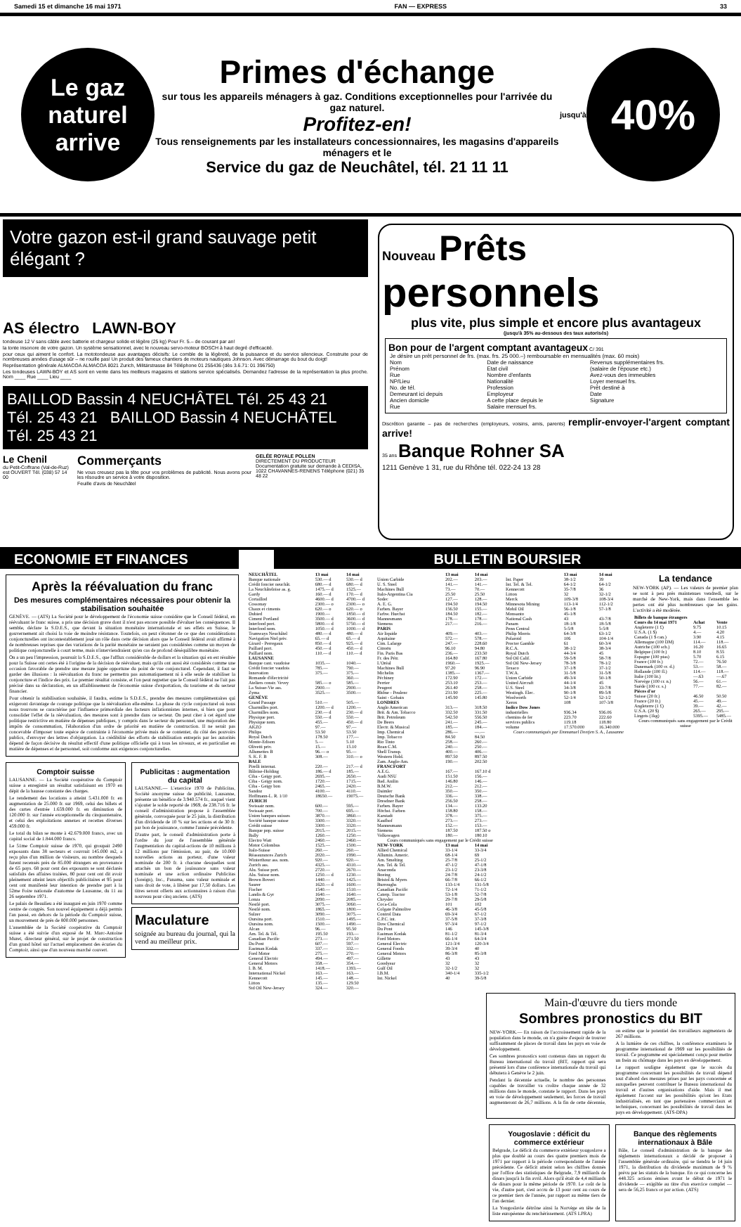Samedi 15 et dimanche 16 mai 1971 FAN — EXPRESS 33
Le gaz naturel arrive
Primes d'échange
sur tous les appareils ménagers à gaz. Conditions exceptionnelles pour l'arrivée du gaz naturel.
Profitez-en!
Tous renseignements par les installateurs concessionnaires, les magasins d'appareils ménagers et le
Service du gaz de Neuchâtel, tél. 21 11 11
jusqu'à
40%
Votre gazon est-il grand sauvage petit élégant ?
AS électro LAWN-BOY
tondeuse 12 V sans câble avec batterie et chargeur solide et légère (25 kg) Pour Fr. 5.– de courant par an!
la tonte insonore de votre gazon. Un système sensationnel, avec le nouveau servo-moteur BOSCH à haut degré d'efficacité.
pour ceux qui aiment le confort. La mototondeuse aux avantages décisifs: Le comble de la légèreté, de la puissance et du service silencieux. Construite pour de nombreuses années d'usage sûr – ne rouille pas! Un produit des fameux chantiers de moteurs nautiques Johnson. Avec démarrage du bout du doigt!
Représentation générale ALMACOA ALMACOA 8021 Zurich, Militärstrasse 84 Téléphone 01 255436 (dès 3.6.71: 01 396750)
Les tondeuses LAWN-BOY et AS sont en vente dans les meilleurs magasins et stations service spécialisés. Demandez l'adresse de la représentation la plus proche. Nom ____ Rue ____ Lieu ____
BAILLOD Bassin 4 NEUCHÂTEL Tél. 25 43 21 Tél. 25 43 21 BAILLOD Bassin 4 NEUCHÂTEL Tél. 25 43 21
Le Chenil
du Petit-Coffrane (Val-de-Ruz) est OUVERT Tél. (038) 57 14 00
Commerçants
Ne vous creusez pas la tête pour vos problèmes de publicité. Nous avons pour les résoudre un service à votre disposition.
Feuille d'avis de Neuchâtel
GELÉE ROYALE POLLEN
DIRECTEMENT DU PRODUCTEUR Documentation gratuite sur demande à CEDISA, 1022 CHAVANNES-RENENS Téléphone (021) 35 48 22
Nouveau Prêts
personnels
plus vite, plus simple et encore plus avantageux
(jusqu'à 35% au-dessous des taux autorisés)
Bon pour de l'argent comptant avantageux C/ 391
| Je désire un prêt personnel de frs. (max. frs. 25 000.–) remboursable en mensualités (max. 60 mois) | | |
| Nom | Date de naissance | Revenus supplémentaires frs. |
| Prénom | Etat civil | (salaire de l'épouse etc.) |
| Rue | Nombre d'enfants | Avez-vous des immeubles |
| NP/Lieu | Nationalité | Loyer mensuel frs. |
| No. de tél. | Profession | Prêt destiné à |
| Demeurant ici depuis | Employeur | Date |
| Ancien domicile | A cette place depuis le | Signature |
| Rue | Salaire mensuel frs. | |
Discrétion garantie – pas de recherches (employeurs, voisins, amis, parents) remplir-envoyer-l'argent comptant arrive!
35 ans Banque Rohner SA
1211 Genève 1 31, rue du Rhône tél. 022-24 13 28
ECONOMIE ET FINANCES BULLETIN BOURSIER
Après la réévaluation du franc
Des mesures complémentaires nécessaires pour obtenir la stabilisation souhaitée
GENÈVE. — (ATS) La Société pour le développement de l'économie suisse considère que le Conseil fédéral, en réévaluant le franc suisse, a pris une décision grave dont il n'est pas encore possible d'évaluer les conséquences. Il semble, déclare la S.D.E.S., que devant la situation monétaire internationale et ses effets en Suisse, le gouvernement ait choisi la voie de moindre résistance. Toutefois, on peut s'étonner de ce que des considérations conjoncturelles ont incontestablement joué un rôle dans cette décision alors que le Conseil fédéral avait affirmé à de nombreuses reprises que des variations de la parité monétaire ne seraient pas considérées comme un moyen de politique conjoncturelle à court terme, mais n'interviendraient qu'en cas de profond déséquilibre monétaire.
On a un peu l'impression, poursuit la S.D.E.S., que l'afflux considérable de dollars et la situation qui en est résultée pour la Suisse ont certes été à l'origine de la décision de réévaluer, mais qu'ils ont aussi été considérés comme une occasion favorable de prendre une mesure jugée opportune du point de vue conjoncturel. Cependant, il faut se garder des illusions : la réévaluation du franc ne permettra pas automatiquement ni à elle seule de stabiliser la conjoncture et l'indice des prix. Le premier résultat consiste, et l'on peut regretter que le Conseil fédéral ne l'ait pas précisé dans sa déclaration, en un affaiblissement de l'économie suisse d'exportation, du tourisme et du secteur financier.
Pour obtenir la stabilisation souhaitée, il faudra, estime la S.D.E.S., prendre des mesures complémentaires qui exigeront davantage de courage politique que la réévaluation elle-même. La phase du cycle conjoncturel où nous nous trouvons se caractérise par l'influence primordiale des facteurs inflationnistes internes, si bien que pour consolider l'effet de la réévaluation, des mesures sont à prendre dans ce secteur. On peut citer à cet égard une politique restrictive en matière de dépenses publiques, y compris dans le secteur du personnel, une majoration des impôts de consommation, l'élaboration d'un ordre de priorité en matière de construction. Il ne serait pas concevable d'imposer toute espèce de contrainte à l'économie privée mais de se contenter, du côté des pouvoirs publics, d'envoyer des lettres d'objurgation. La crédibilité des efforts de stabilisation entrepris par les autorités dépend de façon décisive du résultat effectif d'une politique officielle qui à tous les niveaux, et en particulier en matière de dépenses et de personnel, soit conforme aux exigences conjoncturelles.
Comptoir suisse
LAUSANNE. — La Société coopérative du Comptoir suisse a enregistré un résultat satisfaisant en 1970 en dépit de la hausse constante des charges.
Le rendement des locations a atteint 5.431.000 fr. en augmentation de 25.000 fr. sur 1969, celui des billets et des cartes d'entrée 1.659.000 fr. en diminution de 120.000 fr. sur l'année exceptionnelle du cinquantenaire, et celui des exploitations annexes et recettes diverses 459.000 fr.
Le total du bilan se monte à 42.679.000 francs, avec un capital social de 1.844.000 francs.
Le 51me Comptoir suisse de 1970, qui groupait 2490 exposants dans 38 secteurs et couvrait 145.000 m2, a reçu plus d'un million de visiteurs, au nombre desquels furent recensés près de 85.000 étrangers en provenance de 65 pays. 68 pour cent des exposants se sont déclarés satisfaits des affaires traitées, 80 pour cent ont dit avoir pleinement atteint leurs objectifs publicitaires et 95 pour cent ont manifesté leur intention de prendre part à la 52me Foire nationale d'automne de Lausanne, du 11 au 26 septembre 1971.
Le palais de Beaulieu a été inauguré en juin 1970 comme centre de congrès. Son nouvel équipement a déjà permis l'an passé, en dehors de la période du Comptoir suisse, un mouvement de près de 800.000 personnes.
L'assemblée de la Société coopérative du Comptoir suisse a été suivie d'un exposé de M. Marc-Antoine Muret, directeur général, sur le projet de construction d'un grand hôtel sur l'actuel emplacement des écuries du Comptoir, ainsi que d'un nouveau marché couvert.
Publicitas : augmentation du capital
LAUSANNE.— L'exercice 1970 de Publicitas, Société anonyme suisse de publicité, Lausanne, présente un bénéfice de 3.940.574 fr., auquel vient s'ajouter le solde reporté de 1969, de 238.716 fr. le conseil d'administration propose à l'assemblée générale, convoquée pour le 25 juin, la distribution d'un dividende de 10 % sur les actions et de 30 fr. par bon de jouissance, comme l'année précédente.
D'autre part, le conseil d'administration porte à l'ordre du jour de l'assemblée générale l'augmentation du capital-actions de 10 millions à 12 millions par l'émission, au pair, de 10.000 nouvelles actions au porteur, d'une valeur nominale de 200 fr. à chacune desquelles sont attachés un bon de jouissance sans valeur nominale et une action ordinaire Publicitas (foreign), Inc., Panama, sans valeur nominale et sans droit de vote, à libérer par 17,50 dollars. Les titres seront offerts aux actionnaires à raison d'un nouveau pour cinq anciens. (ATS)
Maculature
soignée au bureau du journal, qui la vend au meilleur prix.
| NEUCHÂTEL | 13 mai | 14 mai |
| --- | --- | --- |
| Banque nationale | 530.— d | 530.— d |
| Crédit foncier neuchât. | 680.— d | 680.— d |
| La Neuchâteloise as. g. | 1475.— d | 1525.— |
| Gardy | 160.— d | 170.— d |
| Cortaillod | 4600.— d | 4700.— d |
| Cossonay | 2300.— o | 2300.— o |
| Chaux et ciments | 620.— o | 620.— o |
| Dubied | 1900.— | 1850.— d |
| Ciment Portland | 3500.— d | 3600.— d |
| Interfood port. | 5800.— d | 5750.— d |
| Interfood nom. | 1050.— d | 1000.— d |
| Tramways Neuchâtel | 480.— d | 480.— d |
| Navigation Ntel priv. | 65.— d | 65.— d |
| Girard - Perregaux | 850.— d | 925.— d |
| Paillard port. | 450.— d | 450.— d |
| Paillard nom. | 110.— d | 110.— d |
| LAUSANNE | | |
| Banque cant. vaudoise | 1035.— | 1040.— |
| Crédit foncier vaudois | 785.— | 790.— |
| Innovation | 375.— | 375.— |
| Romande d'électricité | | 360.— |
| Ateliers constr. Vevey | 585.— o | 585.— |
| La Suisse-Vie ass. | 2900.— | 2900.— |
| Zyma | 3525.— | 3500.— |
| GENÈVE | | |
| Grand Passage | 510.— | 505.— |
| Charmilles port. | 1200.— d | 1200.— |
| Charmilles nom. | 230.— d | 230.— d |
| Physique port. | 550.— d | 550.— |
| Physique nom. | 455.— | 450.— d |
| AKZO | 97.— | 97.— |
| Philips | 53.50 | 53.50 |
| Royal Dutch | 178.50 | 177.— |
| Monte-Edison | 5.— | 5.10 |
| Olivetti priv. | 15.— | 15.10 |
| Allumettes B | 96.— o | 95.— |
| S. K. F. B | 308.— | 310.— o |
| BALE | | |
| Pirelli internat. | 220.— | 217.— d |
| Bâloise-Holding | 186.— d | 185.— |
| Ciba - Geigy port. | 2695.— | 2650.— |
| Ciba - Geigy nom. | 1720.— | 1715.— |
| Ciba - Geigy bon | 2465.— | 2420.— |
| Sandoz | 4100.— | 4110.— |
| Hoffmann-L. R. 1/10 | 18650.— | 19075.— |
| ZURICH | | |
| Swissair nom. | 600.— | 595.— |
| Swissair port. | 700.— | 695.— |
| Union banques suisses | 3870.— | 3860.— |
| Société banque suisse | 3300.— | 3320.— |
| Crédit suisse | 3300.— | 3320.— |
| Banque pop. suisse | 2015.— | 2015.— |
| Bally | 1260.— | 1250.— |
| Electro Watt | 2460.— | 2460.— |
| Motor Colombus | 1525.— | 1500.— |
| Italo-Suisse | 260.— | 260.— |
| Réassurances Zurich | 2020.— | 1990.— |
| Winterthour ass. nom. | 920.— | 920.— |
| Zurich ass. | 4325.— | 4310.— |
| Alu. Suisse port. | 2720.— | 2670.— |
| Alu. Suisse nom. | 1250.— d | 1230.— |
| Brown Boveri | 1440.— | 1425.— |
| Saurer | 1620.— d | 1600.— |
| Fischer | 1540.— | 1510.— |
| Landis & Gyr | 1640.— | 1640.— |
| Lonza | 2090.— | 2085.— |
| Nestlé port. | 3075.— | 3060.— |
| Nestlé nom. | 1865.— | 1800.— |
| Sulzer | 3090.— | 3075.— |
| Oursina port. | 1510.— | 1495.— |
| Oursina nom. | 1500.— | 1490.— |
| Alcan | 96.— | 95.50 |
| Am. Tel. & Tél. | 195.50 | 193.— |
| Canadian Pacific | 273.— | 271.50 |
| Du Pont | 607.— | 597.— |
| Eastman Kodak | 337.— | 332.— |
| Ford Motor | 275.— | 270.— |
| General Electric | 494.— | 497.— |
| General Motors | 358.— | 354.— |
| I. B. M. | 1418.— | 1393.— |
| International Nickel | 163.— | 163.— |
| Kennecott | 145.— | 148.— |
| Litton | 135.— | 129.50 |
| Std Oil New-Jersey | 324.— | 320.— |
| | 13 mai | 14 mai |
| --- | --- | --- |
| Union Carbide | 202.— | 203.— |
| U. S. Steel | 141.— | 141.— |
| Machines Bull | 73.— | 70.— |
| Italo-Argentina Cia | 25.50 | 25.50 |
| Sodec | 127.— | 128.— |
| A. E. G. | 194.50 | 194.50 |
| Farben. Bayer | 156.50 | 155.— |
| Farbw. Hœchst | 184.50 | 182.— |
| Mannesmann | 178.— | 178.— |
| Siemens | 217.— | 216.— |
| PARIS | | |
| Air liquide | 409.— | 403.— |
| Aquitaine | 572.— | 578.— |
| Cim. Lafarge | 247.— | 228.60 |
| Citroën | 96.10 | 94.80 |
| Fin. Paris Bas | 236.— | 233.50 |
| Fr. des Pétr. | 164.80 | 167.80 |
| L'Oréal | 1960.— | 1925.— |
| Machines Bull | 97.20 | 96.90 |
| Michelin | 1385.— | 1367.— |
| Péchiney | 172.90 | 172.— |
| Perrier | 253.10 | 253.— |
| Peugeot | 261.40 | 258.— |
| Rhône - Poulenc | 231.90 | 225.— |
| Saint - Gobain | 145.90 | 145.80 |
| LONDRES | | |
| Anglo American | 313.— | 318.50 |
| Brit. & Am. Tobacco | 332.50 | 331.50 |
| Brit. Petroleum | 542.50 | 556.50 |
| De Beers | 241.— | 245.— |
| Electr. & Musical | 185.— | 184.— |
| Imp. Chemical | 286.— | —.— |
| Imp. Tobacco | 84.50 | 84.50 |
| Rio Tinto | 258.— | 260.— |
| Roan C.M. | 240.— | 250.— |
| Shell Transp. | 400.— | 406.— |
| Western Hold. | 897.50 | 897.50 |
| Zam. Anglo-Am. | 190.— | 202.50 |
| FRANCFORT | | |
| A.E.G. | 167.— | 167.10 d |
| Audi NSU | 151.50 | 156.— |
| Bad. Anilin | 146.80 | 146.— |
| B.M.W. | 212.— | 212.— |
| Daimler | 350.— | 350.— |
| Deutsche Bank | 336.— | 338.— |
| Dresdner Bank | 256.50 | 258.— |
| Farben. Bayer | 134.— | 133.20 |
| Höchst. Farben | 158.80 | 158.— |
| Karstadt | 378.— | 375.— |
| Kaufhof | 273.— | 273.— |
| Mannesmann | 152.— | 153.— |
| Siemens | 187.50 | 187.50 o |
| Volkswagen | 180.— | 180.10 |
| Cours communiqués sans engagement par le Crédit suisse | | |
| NEW-YORK | 13 mai | 14 mai |
| Allied Chemical | 33-1/4 | 33-3/4 |
| Allumin. Americ. | 68-1/4 | 69 |
| Am. Smelting | 25-7/8 | 25-1/2 |
| Am. Tel. & Tel. | 47-1/2 | 47-1/8 |
| Anaconda | 23-1/2 | 23-3/8 |
| Boeing | 24-7/8 | 24-1/2 |
| Bristol & Myers | 66-7/8 | 66-1/2 |
| Burroughs | 133-1/4 | 131-5/8 |
| Canadian Pacific | 72-1/4 | 71-1/2 |
| Caterp. Tractor | 53-1/8 | 52-7/8 |
| Chrysler | 29-7/8 | 29-5/8 |
| Coca-Cola | 101 | 102 |
| Colgate Palmolive | 46-3/8 | 45-5/8 |
| Control Data | 69-3/4 | 67-1/2 |
| C.P.C. int. | 37-5/8 | 37-3/8 |
| Dow Chemical | 97-3/4 | 97-1/2 |
| Du Pont | 146 | 145-3/8 |
| Eastman Kodak | 81-1/2 | 81-3/4 |
| Ford Motors | 66-1/4 | 64-3/4 |
| General Electric | 121-3/4 | 120-3/4 |
| General Foods | 39-3/4 | 40 |
| General Motors | 86-3/8 | 85-3/8 |
| Gillette | 43 | 43 |
| Goodyear | 32 | 32 |
| Gulf Oil | 32-1/2 | 32 |
| I.B.M. | 340-1/4 | 335-1/2 |
| Int. Nickel | 40 | 39-5/8 |
| | 13 mai | 14 mai |
| --- | --- | --- |
| Int. Paper | 38-1/2 | 39 |
| Int. Tel. & Tel. | 64-1/2 | 64-1/2 |
| Kennecott | 35-7/8 | 36 |
| Litton | 32 | 32-1/2 |
| Merck | 109-3/8 | 108-3/4 |
| Minnesota Mining | 113-1/4 | 112-1/2 |
| Mobil Oil | 56-1/8 | 57-1/8 |
| Monsanto | 45-1/8 | |
| National Cash | 43 | 43-7/8 |
| Panam | 18-1/8 | 18-5/8 |
| Penn Central | 5-5/8 | 5-5/8 |
| Philip Morris | 64-3/8 | 63-1/2 |
| Polaroid | 106 | 104-1/4 |
| Procter Gamble | 61 | 60-3/4 |
| R.C.A. | 38-1/2 | 38-3/4 |
| Royal Dutch | 44-3/4 | 45 |
| Std Oil Calif. | 59-5/8 | 58-7/8 |
| Std Oil New-Jersey | 78-3/8 | 78-1/2 |
| Texaco | 37-1/8 | 37-1/2 |
| T.W.A. | 31-5/8 | 31-5/8 |
| Union Carbide | 49-3/4 | 50-1/8 |
| United Aircraft | 44-1/4 | 45 |
| U.S. Steel | 34-3/8 | 33-7/8 |
| Westingh. Elec. | 90-1/8 | 89-5/8 |
| Woolworth | 52-1/4 | 52-1/2 |
| Xerox | 108 | 107-3/8 |
| Indice Dow Jones | | |
| industrielles | 936.34 | 936.06 |
| chemins de fer | 223.70 | 222.60 |
| services publics | 119.18 | 118.80 |
| volume | 17.570.000 | 16.340.000 |
| Cours communiqués par Emmanuel Deetjen S. A., Lausanne | | |
La tendance
NEW-YORK (AP). — Les valeurs de premier plan se sont à peu près maintenues vendredi, sur le marché de New-York, mais dans l'ensemble les pertes ont été plus nombreuses que les gains. L'activité a été modérée.
| Billets de banque étrangers | | |
| --- | --- | --- |
| Cours du 14 mai 1971 | Achat | Vente |
| Angleterre (1 £) | 9.75 | 10.15 |
| U.S.A. (1 $) | 4.— | 4.20 |
| Canada (1 $ can.) | 3.90 | 4.15 |
| Allemagne (100 DM) | 114.— | 118.— |
| Autriche (100 sch.) | 16.20 | 16.65 |
| Belgique (100 fr.) | 8.10 | 8.55 |
| Espagne (100 ptas) | 5.70 | 6.15 |
| France (100 fr.) | 72.— | 76.50 |
| Danemark (100 cr. d.) | 53.— | 58.— |
| Hollande (100 fl.) | 114.— | 118.— |
| Italie (100 lit.) | —.63 | —.67 |
| Norvège (100 cr. n.) | 56.— | 61.— |
| Suède (100 cr. s.) | 77.— | 82.— |
| Pièces d'or | | |
| Suisse (20 fr.) | 46.50 | 50.50 |
| France (20 fr.) | 45.— | 49.— |
| Angleterre (1 £) | 39.— | 42.— |
| U.S.A. (20 $) | 265.— | 295.— |
| Lingots (1kg) | 5395.— | 5485.— |
| Cours communiqués sans engagement par le Crédit suisse | | |
Main-d'œuvre du tiers monde
Sombres pronostics du BIT
NEW-YORK.— En raison de l'accroissement rapide de la population dans le monde, on n'a guère d'espoir de trouver suffisamment de places de travail dans les pays en voie de développement.
Ces sombres pronostics sont contenus dans un rapport du Bureau international du travail (BIT, rapport qui sera présenté lors d'une conférence internationale du travail qui débutera à Genève le 2 juin.
Pendant la décennie actuelle, le nombre des personnes capables de travailler va croître chaque année de 32 millions dans le monde, constate le rapport. Dans les pays en voie de développement seulement, les forces de travail augmenteront de 26,7 millions. A la fin de cette décennie, on estime que le potentiel des travailleurs augmentera de 267 millions.
A la lumière de ces chiffres, la conférence examinera le programme international de 1969 sur les possibilités de travail. Ce programme est spécialement conçu pour mettre un frein au chômage dans les pays en développement.
Le rapport souligne également que le succès du programme concernant les possibilités de travail dépend tout d'abord des mesures prises par les pays concernée et auxquelles peuvent contribuer le Bureau international du travail et d'autres organisations d'aide. Mais il met également l'accent sur les possibilités qu'ont les Etats industrialisés, en tant que partenaires commerciaux et techniques, concernant les possibilités de travail dans les pays en développement. (ATS-DPA)
Yougoslavie : déficit du commerce extérieur
Belgrade, Le déficit du commerce extérieur yougoslave a plus que doublé au cours des quatre premiers mois de 1971 par rapport à la période correspondante de l'année précédente. Ce déficit atteint selon les chiffres donnés par l'office des statistiques de Belgrade, 7,9 milliards de dinars jusqu'à la fin avril. Alors qu'il était de 4,4 milliards de dinars pour la même période de 1970. Le coût de la vie, d'autre part, s'est accru de 13 pour cent au cours de ce premier tiers de l'année, par rapport au même tiers de l'an dernier.
La Yougoslavie détrône ainsi la Norvège en tête de la liste européenne du renchérissement. (ATS LPRA)
Banque des règlements internationaux à Bâle
Bâle, Le conseil d'administration de la banque des règlements internationaux a décidé de proposer à l'assemblée générale ordinaire, qui se tiendra le 14 juin 1971, la distribution du dividende maximum de 9 % prévu par les statuts de la banque. En ce qui concerne les 448.325 actions émises avant le début de 1971 le dividende — exigible au titre d'un exercice complet — sera de 56,25 francs or par action. (ATS)